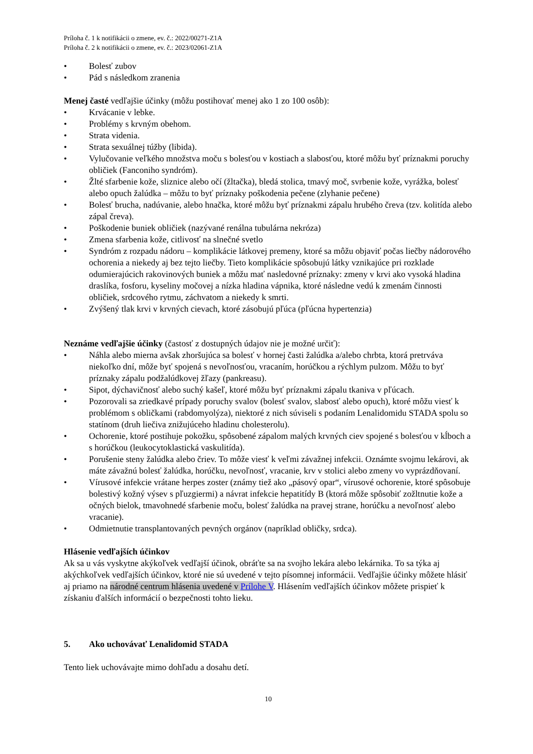Príloha č. 1 k notifikácii o zmene, ev. č.: 2022/00271-Z1A
Príloha č. 2 k notifikácii o zmene, ev. č.: 2023/02061-Z1A
• Bolesť zubov
• Pád s následkom zranenia
Menej časté vedľajšie účinky (môžu postihovať menej ako 1 zo 100 osôb):
• Krvácanie v lebke.
• Problémy s krvným obehom.
• Strata videnia.
• Strata sexuálnej túžby (libida).
• Vylučovanie veľkého množstva moču s bolesťou v kostiach a slabosťou, ktoré môžu byť príznakmi poruchy obličiek (Fanconiho syndróm).
• Žlté sfarbenie kože, sliznice alebo očí (žltačka), bledá stolica, tmavý moč, svrbenie kože, vyrážka, bolesť alebo opuch žalúdka – môžu to byť príznaky poškodenia pečene (zlyhanie pečene)
• Bolesť brucha, nadúvanie, alebo hnačka, ktoré môžu byť príznakmi zápalu hrubého čreva (tzv. kolitída alebo zápal čreva).
• Poškodenie buniek obličiek (nazývané renálna tubulárna nekróza)
• Zmena sfarbenia kože, citlivosť na slnečné svetlo
• Syndróm z rozpadu nádoru – komplikácie látkovej premeny, ktoré sa môžu objaviť počas liečby nádorového ochorenia a niekedy aj bez tejto liečby. Tieto komplikácie spôsobujú látky vznikajúce pri rozklade odumierajúcich rakovinových buniek a môžu mať nasledovné príznaky: zmeny v krvi ako vysoká hladina draslíka, fosforu, kyseliny močovej a nízka hladina vápnika, ktoré následne vedú k zmenám činnosti obličiek, srdcového rytmu, záchvatom a niekedy k smrti.
• Zvýšený tlak krvi v krvných cievach, ktoré zásobujú pľúca (pľúcna hypertenzia)
Neznáme vedľajšie účinky (častosť z dostupných údajov nie je možné určiť):
• Náhla alebo mierna avšak zhoršujúca sa bolesť v hornej časti žalúdka a/alebo chrbta, ktorá pretrváva niekoľko dní, môže byť spojená s nevoľnosťou, vracaním, horúčkou a rýchlym pulzom. Môžu to byť príznaky zápalu podžalúdkovej žľazy (pankreasu).
• Sipot, dýchavičnosť alebo suchý kašeľ, ktoré môžu byť príznakmi zápalu tkaniva v pľúcach.
• Pozorovali sa zriedkavé prípady poruchy svalov (bolesť svalov, slabosť alebo opuch), ktoré môžu viesť k problémom s obličkami (rabdomyolýza), niektoré z nich súviseli s podaním Lenalidomidu STADA spolu so statínom (druh liečiva znižujúceho hladinu cholesterolu).
• Ochorenie, ktoré postihuje pokožku, spôsobené zápalom malých krvných ciev spojené s bolesťou v kĺboch a s horúčkou (leukocytoklastická vaskulitída).
• Porušenie steny žalúdka alebo čriev. To môže viesť k veľmi závažnej infekcii. Oznámte svojmu lekárovi, ak máte závažnú bolesť žalúdka, horúčku, nevoľnosť, vracanie, krv v stolici alebo zmeny vo vyprázdňovaní.
• Vírusové infekcie vrátane herpes zoster (známy tiež ako „pásový opar“, vírusové ochorenie, ktoré spôsobuje bolestivý kožný výsev s pľuzgiermi) a návrat infekcie hepatitídy B (ktorá môže spôsobiť zožltnutie kože a očných bielok, tmavohnedé sfarbenie moču, bolesť žalúdka na pravej strane, horúčku a nevoľnosť alebo vracanie).
• Odmietnutie transplantovaných pevných orgánov (napríklad obličky, srdca).
Hlásenie vedľajších účinkov
Ak sa u vás vyskytne akýkoľvek vedľajší účinok, obráťte sa na svojho lekára alebo lekárnika. To sa týka aj akýchkoľvek vedľajších účinkov, ktoré nie sú uvedené v tejto písomnej informácii. Vedľajšie účinky môžete hlásiť aj priamo na národné centrum hlásenia uvedené v Prílohe V. Hlásením vedľajších účinkov môžete prispieť k získaniu ďalších informácií o bezpečnosti tohto lieku.
5. Ako uchovávať Lenalidomid STADA
Tento liek uchovávajte mimo dohľadu a dosahu detí.
10